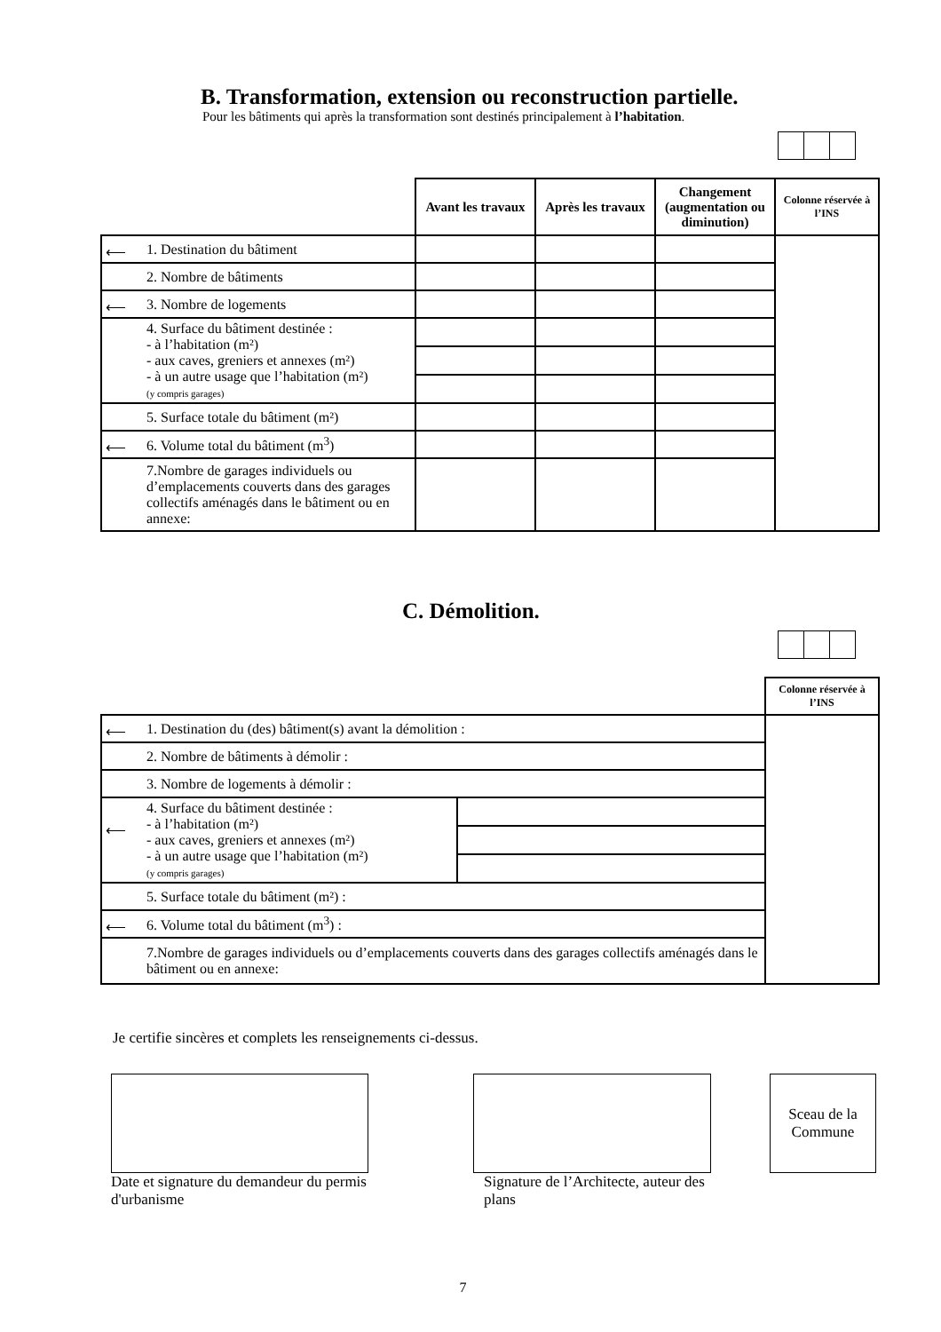B. Transformation, extension ou reconstruction partielle.
Pour les bâtiments qui après la transformation sont destinés principalement à l’habitation.
| | Avant les travaux | Après les travaux | Changement (augmentation ou diminution) | Colonne réservée à l’INS |
| ⟵ 1. Destination du bâtiment | | | | |
| 2. Nombre de bâtiments | | | | |
| ⟵ 3. Nombre de logements | | | | |
| 4. Surface du bâtiment destinée : - à l’habitation (m²) - aux caves, greniers et annexes (m²) - à un autre usage que l’habitation (m²) (y compris garages) | | | | |
| 5. Surface totale du bâtiment (m²) | | | | |
| ⟵ 6. Volume total du bâtiment (m<sup>3</sup>) | | | | |
| 7.Nombre de garages individuels ou d’emplacements couverts dans des garages collectifs aménagés dans le bâtiment ou en annexe: | | | | |
C. Démolition.
| | | Colonne réservée à l’INS |
| ⟵ 1. Destination du (des) bâtiment(s) avant la démolition : | | |
| 2. Nombre de bâtiments à démolir : | | |
| 3. Nombre de logements à démolir : | | |
| ⟵ 4. Surface du bâtiment destinée : - à l’habitation (m²) - aux caves, greniers et annexes (m²) - à un autre usage que l’habitation (m²) (y compris garages) | | |
| 5. Surface totale du bâtiment (m²) : | | |
| ⟵ 6. Volume total du bâtiment (m<sup>3</sup>) : | | |
| 7.Nombre de garages individuels ou d’emplacements couverts dans des garages collectifs aménagés dans le bâtiment ou en annexe: | | |
Je certifie sincères et complets les renseignements ci-dessus.
Date et signature du demandeur du permis d'urbanisme
Signature de l’Architecte, auteur des plans
Sceau de la Commune
7